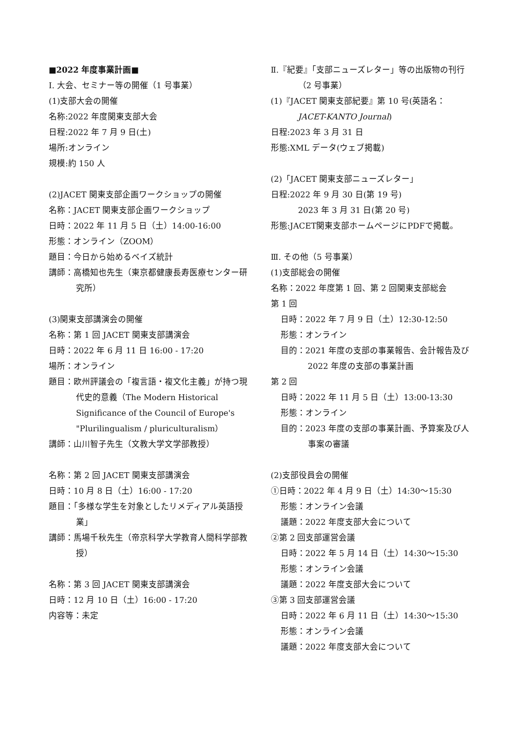■2022 年度事業計画■
Ⅰ. 大会、セミナー等の開催（1 号事業）
(1)支部大会の開催
名称:2022 年度関東支部大会
日程:2022 年 7 月 9 日(土)
場所:オンライン
規模:約 150 人
(2)JACET 関東支部企画ワークショップの開催
名称：JACET 関東支部企画ワークショップ
日時：2022 年 11 月 5 日（土）14:00-16:00
形態：オンライン（ZOOM）
題目：今日から始めるベイズ統計
講師：高橋知也先生（東京都健康長寿医療センター研究所）
(3)関東支部講演会の開催
名称：第 1 回 JACET 関東支部講演会
日時：2022 年 6 月 11 日 16:00 - 17:20
場所：オンライン
題目：欧州評議会の「複言語・複文化主義」が持つ現代史的意義（The Modern Historical Significance of the Council of Europe's "Plurilingualism / pluriculturalism）
講師：山川智子先生（文教大学文学部教授）
名称：第 2 回 JACET 関東支部講演会
日時：10 月 8 日（土）16:00 - 17:20
題目：「多様な学生を対象としたリメディアル英語授業」
講師：馬場千秋先生（帝京科学大学教育人間科学部教授）
名称：第 3 回 JACET 関東支部講演会
日時：12 月 10 日（土）16:00 - 17:20
内容等：未定
Ⅱ.『紀要』「支部ニューズレター」等の出版物の刊行（2 号事業）
(1)『JACET 関東支部紀要』第 10 号(英語名：JACET-KANTO Journal)
日程:2023 年 3 月 31 日
形態:XML データ(ウェブ掲載)
(2)「JACET 関東支部ニューズレター」
日程:2022 年 9 月 30 日(第 19 号)
2023 年 3 月 31 日(第 20 号)
形態:JACET関東支部ホームページにPDFで掲載。
Ⅲ. その他（5 号事業）
(1)支部総会の開催
名称：2022 年度第 1 回、第 2 回関東支部総会
第 1 回
日時：2022 年 7 月 9 日（土）12:30-12:50
形態：オンライン
目的：2021 年度の支部の事業報告、会計報告及び 2022 年度の支部の事業計画
第 2 回
日時：2022 年 11 月 5 日（土）13:00-13:30
形態：オンライン
目的：2023 年度の支部の事業計画、予算案及び人事案の審議
(2)支部役員会の開催
①日時：2022 年 4 月 9 日（土）14:30～15:30
形態：オンライン会議
議題：2022 年度支部大会について
②第 2 回支部運営会議
日時：2022 年 5 月 14 日（土）14:30～15:30
形態：オンライン会議
議題：2022 年度支部大会について
③第 3 回支部運営会議
日時：2022 年 6 月 11 日（土）14:30～15:30
形態：オンライン会議
議題：2022 年度支部大会について